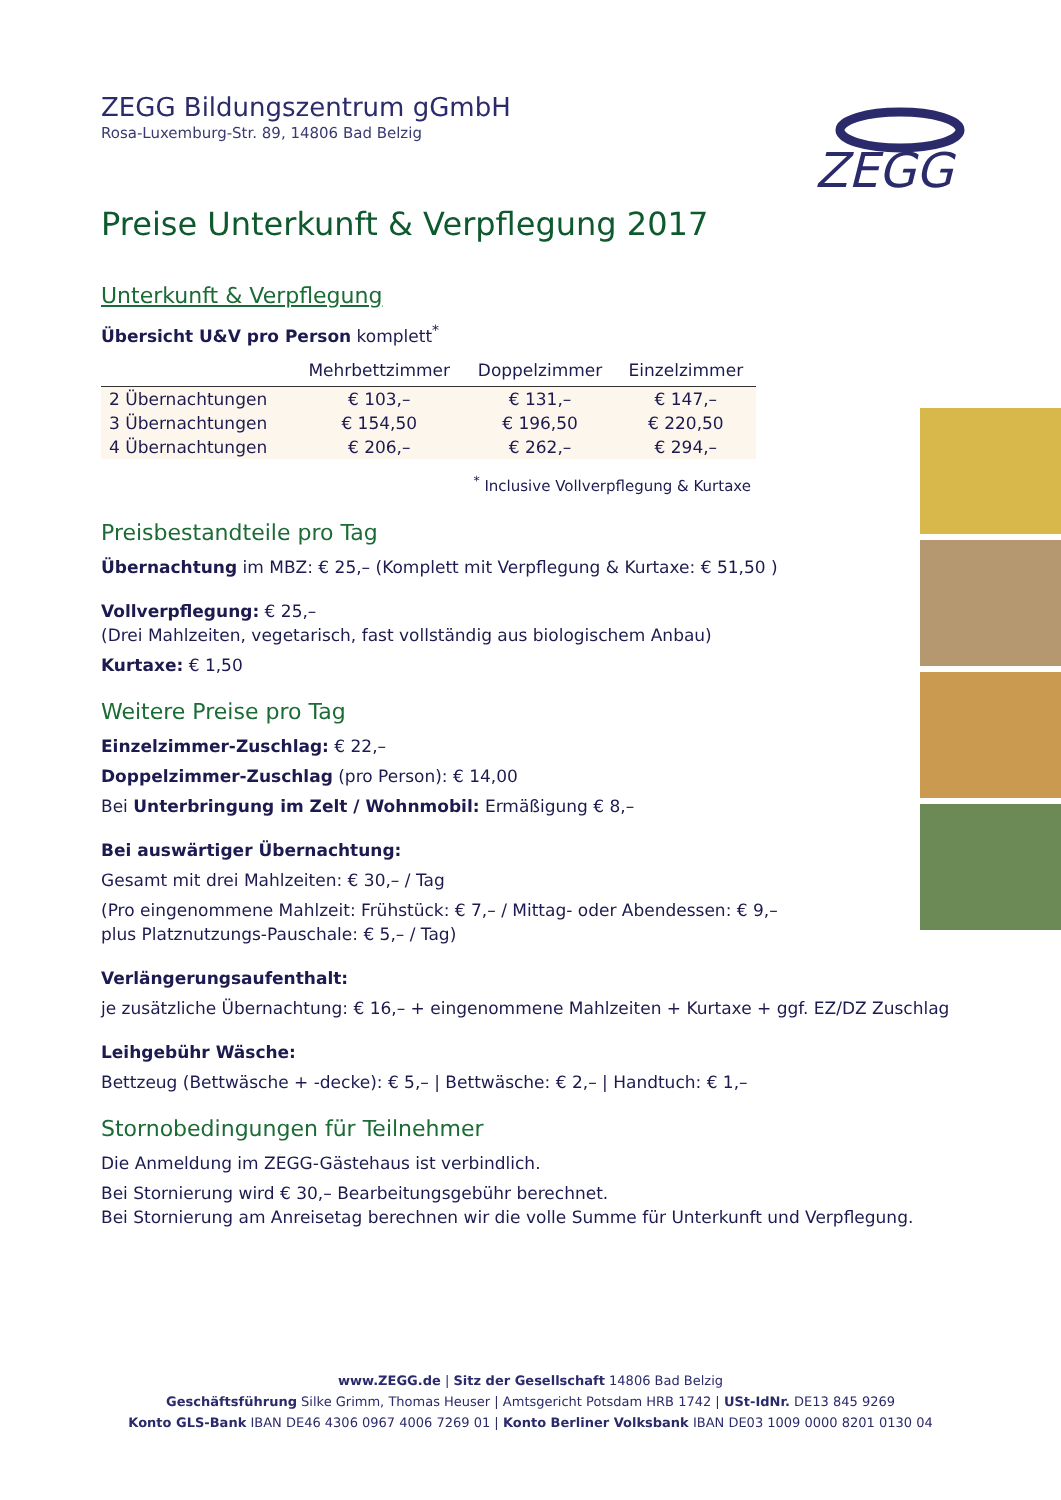ZEGG
ZEGG Bildungszentrum gGmbH
Rosa-Luxemburg-Str. 89, 14806 Bad Belzig
Preise Unterkunft & Verpflegung 2017
Unterkunft & Verpflegung
Übersicht U&V pro Person komplett<sup>*</sup>
| | Mehrbettzimmer | Doppelzimmer | Einzelzimmer |
| --- | --- | --- | --- |
| 2 Übernachtungen | € 103,– | € 131,– | € 147,– |
| 3 Übernachtungen | € 154,50 | € 196,50 | € 220,50 |
| 4 Übernachtungen | € 206,– | € 262,– | € 294,– |
<sup>*</sup> Inclusive Vollverpflegung & Kurtaxe
Preisbestandteile pro Tag
Übernachtung im MBZ: € 25,– (Komplett mit Verpflegung & Kurtaxe: € 51,50 )
Vollverpflegung: € 25,–
(Drei Mahlzeiten, vegetarisch, fast vollständig aus biologischem Anbau)
Kurtaxe: € 1,50
Weitere Preise pro Tag
Einzelzimmer-Zuschlag: € 22,–
Doppelzimmer-Zuschlag (pro Person): € 14,00
Bei Unterbringung im Zelt / Wohnmobil: Ermäßigung € 8,–
Bei auswärtiger Übernachtung:
Gesamt mit drei Mahlzeiten: € 30,– / Tag
(Pro eingenommene Mahlzeit: Frühstück: € 7,– / Mittag- oder Abendessen: € 9,–
plus Platznutzungs-Pauschale: € 5,– / Tag)
Verlängerungsaufenthalt:
je zusätzliche Übernachtung: € 16,– + eingenommene Mahlzeiten + Kurtaxe + ggf. EZ/DZ Zuschlag
Leihgebühr Wäsche:
Bettzeug (Bettwäsche + -decke): € 5,– | Bettwäsche: € 2,– | Handtuch: € 1,–
Stornobedingungen für Teilnehmer
Die Anmeldung im ZEGG-Gästehaus ist verbindlich.
Bei Stornierung wird € 30,– Bearbeitungsgebühr berechnet.
Bei Stornierung am Anreisetag berechnen wir die volle Summe für Unterkunft und Verpflegung.
www.ZEGG.de | Sitz der Gesellschaft 14806 Bad Belzig
Geschäftsführung Silke Grimm, Thomas Heuser | Amtsgericht Potsdam HRB 1742 | USt-IdNr. DE13 845 9269
Konto GLS-Bank IBAN DE46 4306 0967 4006 7269 01 | Konto Berliner Volksbank IBAN DE03 1009 0000 8201 0130 04